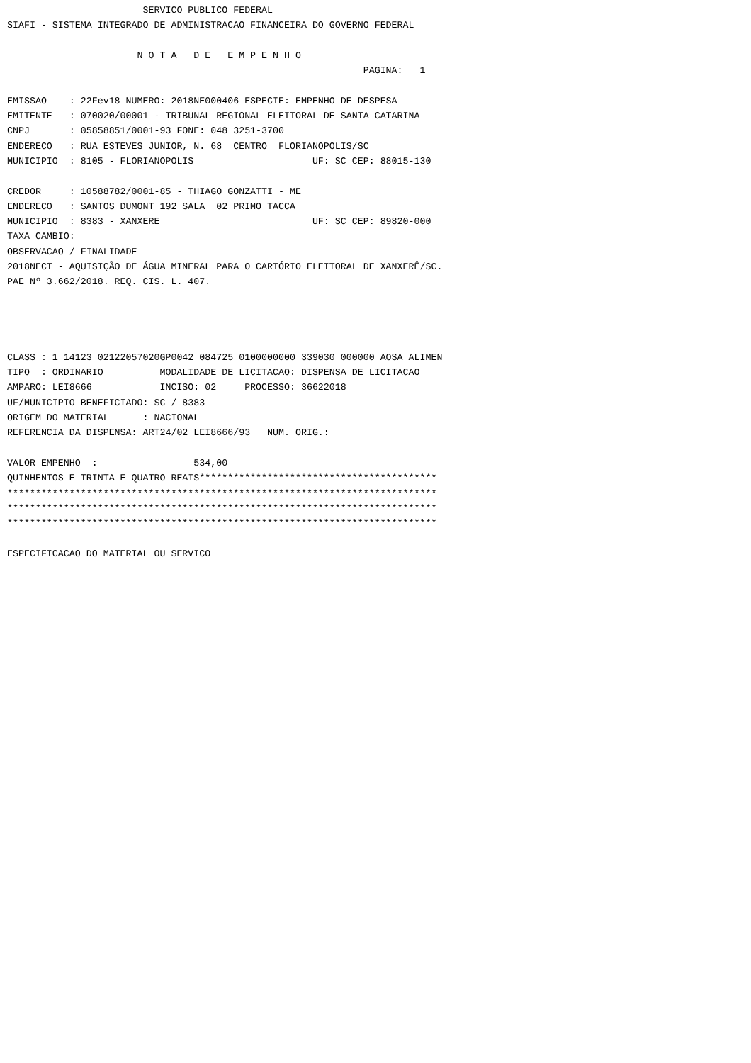SERVICO PUBLICO FEDERAL
SIAFI - SISTEMA INTEGRADO DE ADMINISTRACAO FINANCEIRA DO GOVERNO FEDERAL

                       N O T A   D E   E M P E N H O
                                                               PAGINA:   1

EMISSAO    : 22Fev18 NUMERO: 2018NE000406 ESPECIE: EMPENHO DE DESPESA
EMITENTE   : 070020/00001 - TRIBUNAL REGIONAL ELEITORAL DE SANTA CATARINA
CNPJ       : 05858851/0001-93 FONE: 048 3251-3700
ENDERECO   : RUA ESTEVES JUNIOR, N. 68  CENTRO  FLORIANOPOLIS/SC
MUNICIPIO  : 8105 - FLORIANOPOLIS                     UF: SC CEP: 88015-130

CREDOR     : 10588782/0001-85 - THIAGO GONZATTI - ME
ENDERECO   : SANTOS DUMONT 192 SALA  02 PRIMO TACCA
MUNICIPIO  : 8383 - XANXERE                           UF: SC CEP: 89820-000
TAXA CAMBIO:
OBSERVACAO / FINALIDADE
2018NECT - AQUISIÇÃO DE ÁGUA MINERAL PARA O CARTÓRIO ELEITORAL DE XANXERÊ/SC.
PAE Nº 3.662/2018. REQ. CIS. L. 407.




CLASS : 1 14123 02122057020GP0042 084725 0100000000 339030 000000 AOSA ALIMEN
TIPO  : ORDINARIO          MODALIDADE DE LICITACAO: DISPENSA DE LICITACAO
AMPARO: LEI8666            INCISO: 02     PROCESSO: 36622018
UF/MUNICIPIO BENEFICIADO: SC / 8383
ORIGEM DO MATERIAL      : NACIONAL
REFERENCIA DA DISPENSA: ART24/02 LEI8666/93   NUM. ORIG.:

VALOR EMPENHO  :                 534,00
QUINHENTOS E TRINTA E QUATRO REAIS******************************************
****************************************************************************
****************************************************************************
****************************************************************************

ESPECIFICACAO DO MATERIAL OU SERVICO